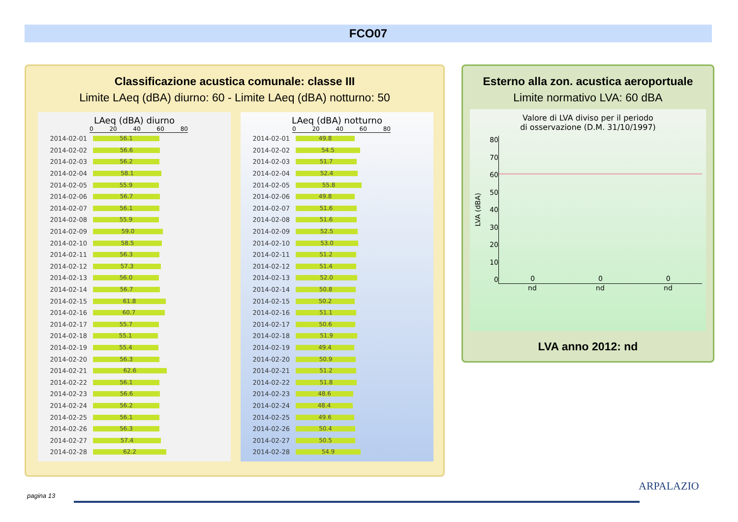FCO07
Classificazione acustica comunale: classe III
Limite LAeq (dBA) diurno: 60 - Limite LAeq (dBA) notturno: 50
LAeq (dBA) diurno
0 20 40 60 80
2014-02-01
56.1
2014-02-02
56.6
2014-02-03
56.2
2014-02-04
58.1
2014-02-05
55.9
2014-02-06
56.7
2014-02-07
56.1
2014-02-08
55.9
2014-02-09
59.0
2014-02-10
58.5
2014-02-11
56.3
2014-02-12
57.3
2014-02-13
56.0
2014-02-14
56.7
2014-02-15
61.8
2014-02-16
60.7
2014-02-17
55.7
2014-02-18
55.1
2014-02-19
55.4
2014-02-20
56.3
2014-02-21
62.6
2014-02-22
56.1
2014-02-23
56.6
2014-02-24
56.2
2014-02-25
56.1
2014-02-26
56.3
2014-02-27
57.4
2014-02-28
62.2
LAeq (dBA) notturno
0 20 40 60 80
2014-02-01
49.8
2014-02-02
54.5
2014-02-03
51.7
2014-02-04
52.4
2014-02-05
55.8
2014-02-06
49.8
2014-02-07
51.6
2014-02-08
51.6
2014-02-09
52.5
2014-02-10
53.0
2014-02-11
51.2
2014-02-12
51.4
2014-02-13
52.0
2014-02-14
50.8
2014-02-15
50.2
2014-02-16
51.1
2014-02-17
50.6
2014-02-18
51.9
2014-02-19
49.4
2014-02-20
50.9
2014-02-21
51.2
2014-02-22
51.8
2014-02-23
48.6
2014-02-24
48.4
2014-02-25
49.6
2014-02-26
50.4
2014-02-27
50.5
2014-02-28
54.9
Esterno alla zon. acustica aeroportuale
Limite normativo LVA: 60 dBA
Valore di LVA diviso per il periodo
di osservazione (D.M. 31/10/1997)
LVA (dBA)
80
70
60
50
40
30
20
10
0
0 0 0
nd nd nd
LVA anno 2012: nd
pagina 13
ARPALAZIO